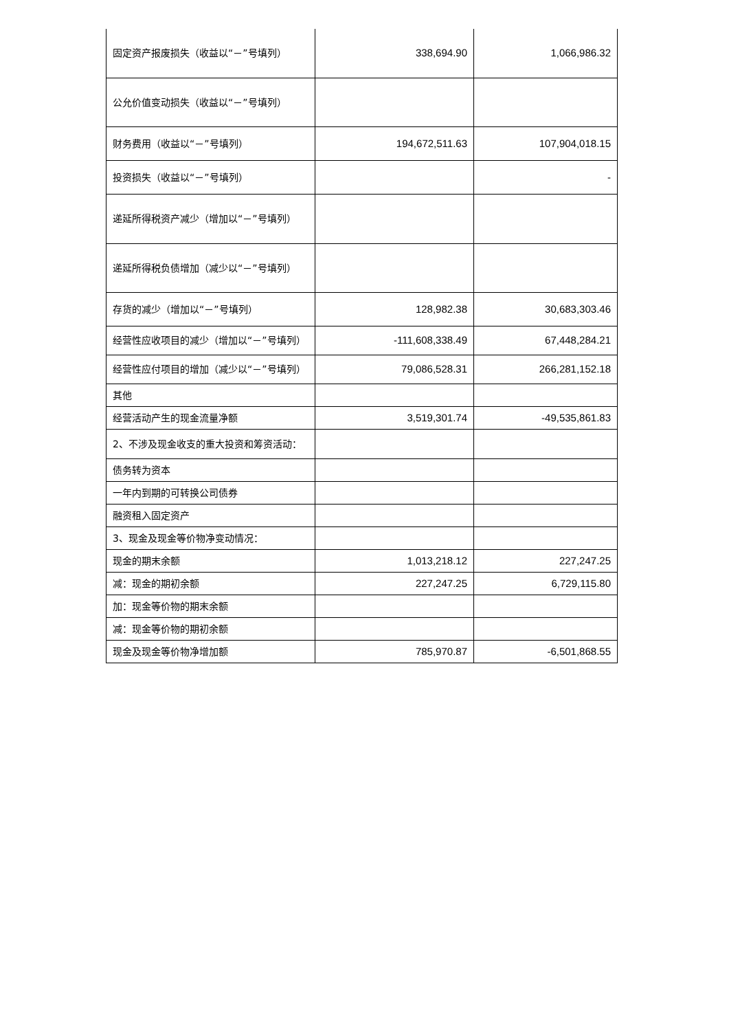| 固定资产报废损失（收益以“－”号填列） | 338,694.90 | 1,066,986.32 |
| 公允价值变动损失（收益以“－”号填列） | | |
| 财务费用（收益以“－”号填列） | 194,672,511.63 | 107,904,018.15 |
| 投资损失（收益以“－”号填列） | | - |
| 递延所得税资产减少（增加以“－”号填列） | | |
| 递延所得税负债增加（减少以“－”号填列） | | |
| 存货的减少（增加以“－”号填列） | 128,982.38 | 30,683,303.46 |
| 经营性应收项目的减少（增加以“－”号填列） | -111,608,338.49 | 67,448,284.21 |
| 经营性应付项目的增加（减少以“－”号填列） | 79,086,528.31 | 266,281,152.18 |
| 其他 | | |
| 经营活动产生的现金流量净额 | 3,519,301.74 | -49,535,861.83 |
| 2、不涉及现金收支的重大投资和筹资活动： | | |
| 债务转为资本 | | |
| 一年内到期的可转换公司债券 | | |
| 融资租入固定资产 | | |
| 3、现金及现金等价物净变动情况： | | |
| 现金的期末余额 | 1,013,218.12 | 227,247.25 |
| 减：现金的期初余额 | 227,247.25 | 6,729,115.80 |
| 加：现金等价物的期末余额 | | |
| 减：现金等价物的期初余额 | | |
| 现金及现金等价物净增加额 | 785,970.87 | -6,501,868.55 |